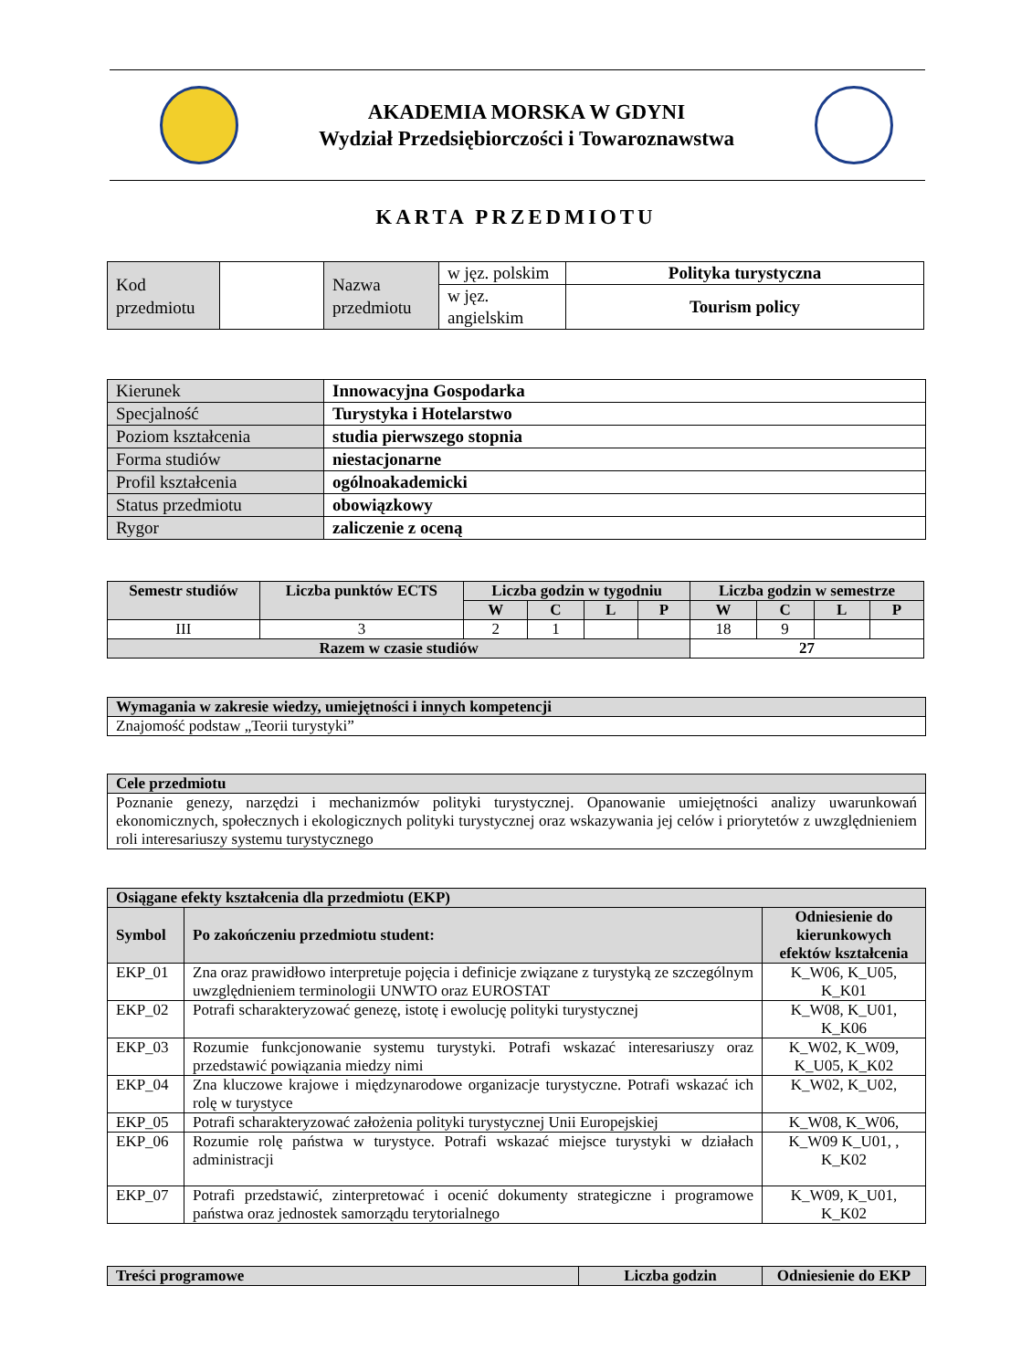AKADEMIA MORSKA W GDYNI
Wydział Przedsiębiorczości i Towaroznawstwa
KARTA PRZEDMIOTU
| Kod przedmiotu | | Nazwa przedmiotu | w jęz. polskim | Polityka turystyczna |
| | | | w jęz. angielskim | Tourism policy |
| Kierunek | Innowacyjna Gospodarka |
| Specjalność | Turystyka i Hotelarstwo |
| Poziom kształcenia | studia pierwszego stopnia |
| Forma studiów | niestacjonarne |
| Profil kształcenia | ogólnoakademicki |
| Status przedmiotu | obowiązkowy |
| Rygor | zaliczenie z oceną |
| Semestr studiów | Liczba punktów ECTS | Liczba godzin w tygodniu | | | | Liczba godzin w semestrze | | | |
| --- | --- | --- | --- | --- | --- | --- | --- | --- | --- |
| | | W | C | L | P | W | C | L | P |
| III | 3 | 2 | 1 | | | 18 | 9 | | |
| Razem w czasie studiów | | | | | | 27 | | | |
| Wymagania w zakresie wiedzy, umiejętności i innych kompetencji |
| --- |
| Znajomość podstaw „Teorii turystyki” |
| Cele przedmiotu |
| --- |
| Poznanie genezy, narzędzi i mechanizmów polityki turystycznej. Opanowanie umiejętności analizy uwarunkowań ekonomicznych, społecznych i ekologicznych polityki turystycznej oraz wskazywania jej celów i priorytetów z uwzględnieniem roli interesariuszy systemu turystycznego |
| Osiągane efekty kształcenia dla przedmiotu (EKP) | | |
| --- | --- | --- |
| Symbol | Po zakończeniu przedmiotu student: | Odniesienie do kierunkowych efektów kształcenia |
| EKP_01 | Zna oraz prawidłowo interpretuje pojęcia i definicje związane z turystyką ze szczególnym uwzględnieniem terminologii UNWTO oraz EUROSTAT | K_W06, K_U05, K_K01 |
| EKP_02 | Potrafi scharakteryzować genezę, istotę i ewolucję polityki turystycznej | K_W08, K_U01, K_K06 |
| EKP_03 | Rozumie funkcjonowanie systemu turystyki. Potrafi wskazać interesariuszy oraz przedstawić powiązania miedzy nimi | K_W02, K_W09, K_U05, K_K02 |
| EKP_04 | Zna kluczowe krajowe i międzynarodowe organizacje turystyczne. Potrafi wskazać ich rolę w turystyce | K_W02, K_U02, |
| EKP_05 | Potrafi scharakteryzować założenia polityki turystycznej Unii Europejskiej | K_W08, K_W06, |
| EKP_06 | Rozumie rolę państwa w turystyce. Potrafi wskazać miejsce turystyki w działach administracji | K_W09 K_U01, , K_K02 |
| EKP_07 | Potrafi przedstawić, zinterpretować i ocenić dokumenty strategiczne i programowe państwa oraz jednostek samorządu terytorialnego | K_W09, K_U01, K_K02 |
| Treści programowe | Liczba godzin | Odniesienie do EKP |
| --- | --- | --- |